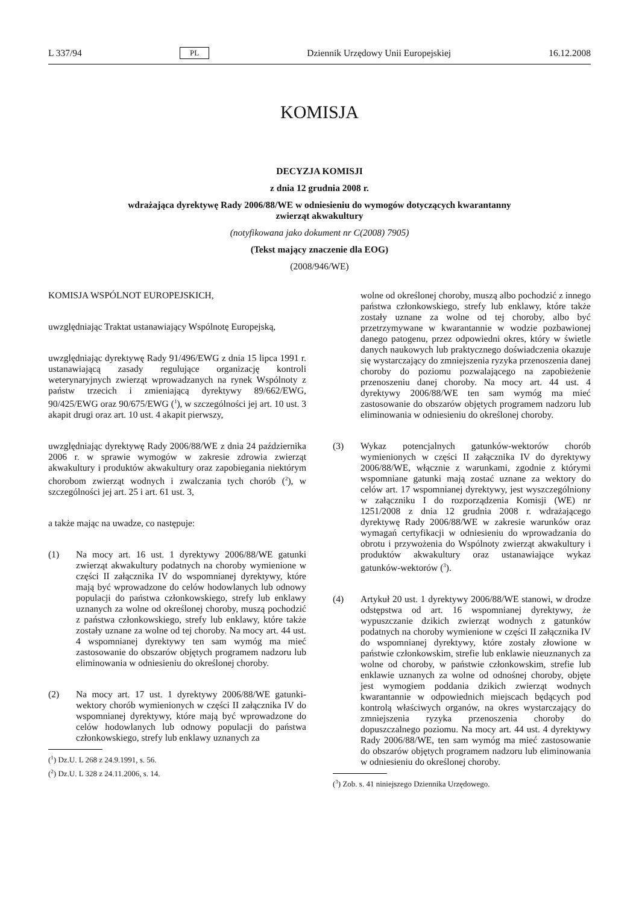L 337/94 PL Dziennik Urzędowy Unii Europejskiej 16.12.2008
KOMISJA
DECYZJA KOMISJI
z dnia 12 grudnia 2008 r.
wdrażająca dyrektywę Rady 2006/88/WE w odniesieniu do wymogów dotyczących kwarantanny
zwierząt akwakultury
(notyfikowana jako dokument nr C(2008) 7905)
(Tekst mający znaczenie dla EOG)
(2008/946/WE)
KOMISJA WSPÓLNOT EUROPEJSKICH,
uwzględniając Traktat ustanawiający Wspólnotę Europejską,
uwzględniając dyrektywę Rady 91/496/EWG z dnia 15 lipca 1991 r. ustanawiającą zasady regulujące organizację kontroli weterynaryjnych zwierząt wprowadzanych na rynek Wspólnoty z państw trzecich i zmieniającą dyrektywy 89/662/EWG, 90/425/EWG oraz 90/675/EWG (<sup>1</sup>), w szczególności jej art. 10 ust. 3 akapit drugi oraz art. 10 ust. 4 akapit pierwszy,
uwzględniając dyrektywę Rady 2006/88/WE z dnia 24 października 2006 r. w sprawie wymogów w zakresie zdrowia zwierząt akwakultury i produktów akwakultury oraz zapobiegania niektórym chorobom zwierząt wodnych i zwalczania tych chorób (<sup>2</sup>), w szczególności jej art. 25 i art. 61 ust. 3,
a także mając na uwadze, co następuje:
(1) Na mocy art. 16 ust. 1 dyrektywy 2006/88/WE gatunki zwierząt akwakultury podatnych na choroby wymienione w części II załącznika IV do wspomnianej dyrektywy, które mają być wprowadzone do celów hodowlanych lub odnowy populacji do państwa członkowskiego, strefy lub enklawy uznanych za wolne od określonej choroby, muszą pochodzić z państwa członkowskiego, strefy lub enklawy, które także zostały uznane za wolne od tej choroby. Na mocy art. 44 ust. 4 wspomnianej dyrektywy ten sam wymóg ma mieć zastosowanie do obszarów objętych programem nadzoru lub eliminowania w odniesieniu do określonej choroby.
(2) Na mocy art. 17 ust. 1 dyrektywy 2006/88/WE gatunki-wektory chorób wymienionych w części II załącznika IV do wspomnianej dyrektywy, które mają być wprowadzone do celów hodowlanych lub odnowy populacji do państwa członkowskiego, strefy lub enklawy uznanych za
(<sup>1</sup>) Dz.U. L 268 z 24.9.1991, s. 56.
(<sup>2</sup>) Dz.U. L 328 z 24.11.2006, s. 14.
wolne od określonej choroby, muszą albo pochodzić z innego państwa członkowskiego, strefy lub enklawy, które także zostały uznane za wolne od tej choroby, albo być przetrzymywane w kwarantannie w wodzie pozbawionej danego patogenu, przez odpowiedni okres, który w świetle danych naukowych lub praktycznego doświadczenia okazuje się wystarczający do zmniejszenia ryzyka przenoszenia danej choroby do poziomu pozwalającego na zapobieżenie przenoszeniu danej choroby. Na mocy art. 44 ust. 4 dyrektywy 2006/88/WE ten sam wymóg ma mieć zastosowanie do obszarów objętych programem nadzoru lub eliminowania w odniesieniu do określonej choroby.
(3) Wykaz potencjalnych gatunków-wektorów chorób wymienionych w części II załącznika IV do dyrektywy 2006/88/WE, włącznie z warunkami, zgodnie z którymi wspomniane gatunki mają zostać uznane za wektory do celów art. 17 wspomnianej dyrektywy, jest wyszczególniony w załączniku I do rozporządzenia Komisji (WE) nr 1251/2008 z dnia 12 grudnia 2008 r. wdrażającego dyrektywę Rady 2006/88/WE w zakresie warunków oraz wymagań certyfikacji w odniesieniu do wprowadzania do obrotu i przywożenia do Wspólnoty zwierząt akwakultury i produktów akwakultury oraz ustanawiające wykaz gatunków-wektorów (<sup>3</sup>).
(4) Artykuł 20 ust. 1 dyrektywy 2006/88/WE stanowi, w drodze odstępstwa od art. 16 wspomnianej dyrektywy, że wypuszczanie dzikich zwierząt wodnych z gatunków podatnych na choroby wymienione w części II załącznika IV do wspomnianej dyrektywy, które zostały złowione w państwie członkowskim, strefie lub enklawie nieuznanych za wolne od choroby, w państwie członkowskim, strefie lub enklawie uznanych za wolne od odnośnej choroby, objęte jest wymogiem poddania dzikich zwierząt wodnych kwarantannie w odpowiednich miejscach będących pod kontrolą właściwych organów, na okres wystarczający do zmniejszenia ryzyka przenoszenia choroby do dopuszczalnego poziomu. Na mocy art. 44 ust. 4 dyrektywy Rady 2006/88/WE, ten sam wymóg ma mieć zastosowanie do obszarów objętych programem nadzoru lub eliminowania w odniesieniu do określonej choroby.
(<sup>3</sup>) Zob. s. 41 niniejszego Dziennika Urzędowego.